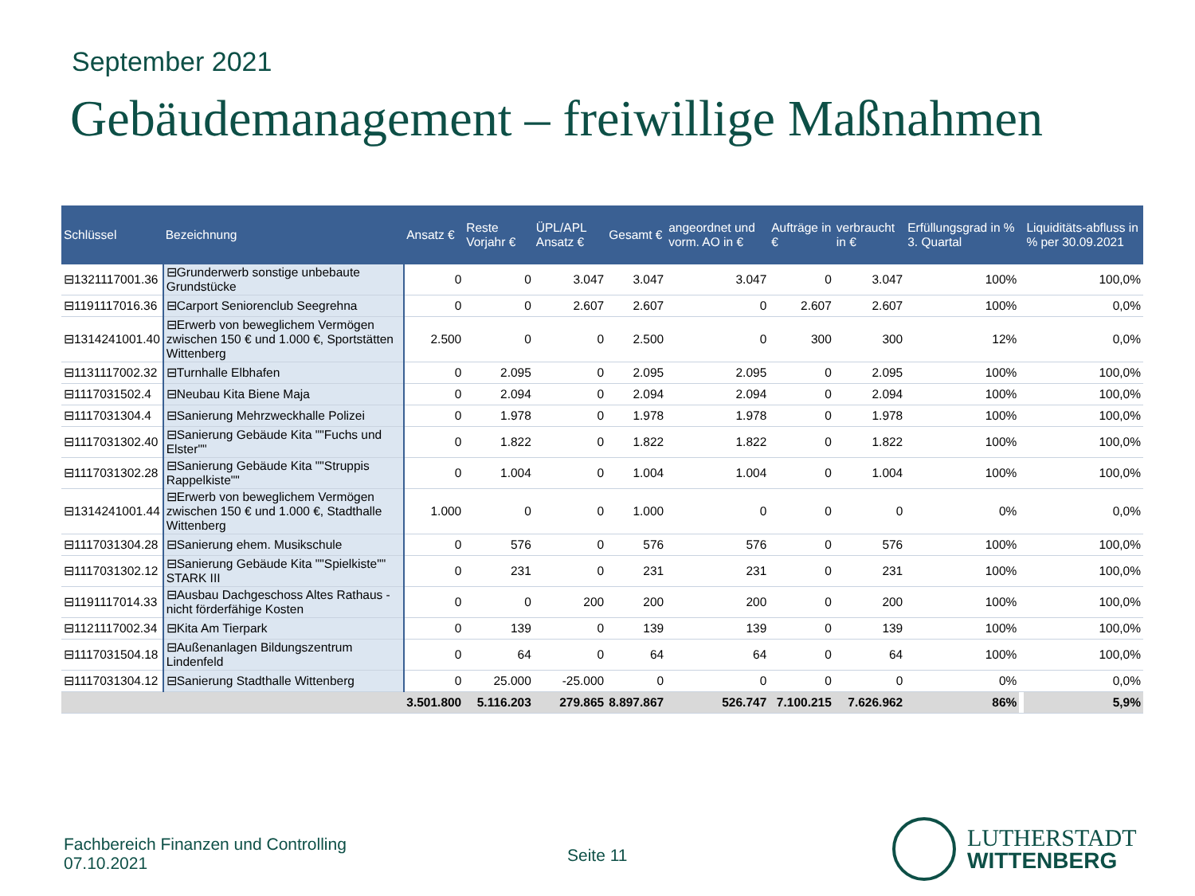September 2021
Gebäudemanagement – freiwillige Maßnahmen
| Schlüssel | Bezeichnung | Ansatz € | Reste Vorjahr € | ÜPL/APL Ansatz € | Gesamt € | angeordnet und vorm. AO in € | Aufträge in € | verbraucht in € | Erfüllungsgrad in % 3. Quartal | | Liquiditäts-abfluss in % per 30.09.2021 |
| --- | --- | --- | --- | --- | --- | --- | --- | --- | --- | --- | --- |
| ⊟1321117001.36 | ⊟Grunderwerb sonstige unbebaute Grundstücke | 0 | 0 | 3.047 | 3.047 | 3.047 | 0 | 3.047 | 100% | | 100,0% |
| ⊟1191117016.36 | ⊟Carport Seniorenclub Seegrehna | 0 | 0 | 2.607 | 2.607 | 0 | 2.607 | 2.607 | 100% | | 0,0% |
| ⊟1314241001.40 | ⊟Erwerb von beweglichem Vermögen zwischen 150 € und 1.000 €, Sportstätten Wittenberg | 2.500 | 0 | 0 | 2.500 | 0 | 300 | 300 | 12% | | 0,0% |
| ⊟1131117002.32 | ⊟Turnhalle Elbhafen | 0 | 2.095 | 0 | 2.095 | 2.095 | 0 | 2.095 | 100% | | 100,0% |
| ⊟1117031502.4 | ⊟Neubau Kita Biene Maja | 0 | 2.094 | 0 | 2.094 | 2.094 | 0 | 2.094 | 100% | | 100,0% |
| ⊟1117031304.4 | ⊟Sanierung Mehrzweckhalle Polizei | 0 | 1.978 | 0 | 1.978 | 1.978 | 0 | 1.978 | 100% | | 100,0% |
| ⊟1117031302.40 | ⊟Sanierung Gebäude Kita ""Fuchs und Elster"" | 0 | 1.822 | 0 | 1.822 | 1.822 | 0 | 1.822 | 100% | | 100,0% |
| ⊟1117031302.28 | ⊟Sanierung Gebäude Kita ""Struppis Rappelkiste"" | 0 | 1.004 | 0 | 1.004 | 1.004 | 0 | 1.004 | 100% | | 100,0% |
| ⊟1314241001.44 | ⊟Erwerb von beweglichem Vermögen zwischen 150 € und 1.000 €, Stadthalle Wittenberg | 1.000 | 0 | 0 | 1.000 | 0 | 0 | 0 | 0% | | 0,0% |
| ⊟1117031304.28 | ⊟Sanierung ehem. Musikschule | 0 | 576 | 0 | 576 | 576 | 0 | 576 | 100% | | 100,0% |
| ⊟1117031302.12 | ⊟Sanierung Gebäude Kita ""Spielkiste"" STARK III | 0 | 231 | 0 | 231 | 231 | 0 | 231 | 100% | | 100,0% |
| ⊟1191117014.33 | ⊟Ausbau Dachgeschoss Altes Rathaus - nicht förderfähige Kosten | 0 | 0 | 200 | 200 | 200 | 0 | 200 | 100% | | 100,0% |
| ⊟1121117002.34 | ⊟Kita Am Tierpark | 0 | 139 | 0 | 139 | 139 | 0 | 139 | 100% | | 100,0% |
| ⊟1117031504.18 | ⊟Außenanlagen Bildungszentrum Lindenfeld | 0 | 64 | 0 | 64 | 64 | 0 | 64 | 100% | | 100,0% |
| ⊟1117031304.12 | ⊟Sanierung Stadthalle Wittenberg | 0 | 25.000 | -25.000 | 0 | 0 | 0 | 0 | 0% | | 0,0% |
| | | 3.501.800 | 5.116.203 | 279.865 | 8.897.867 | 526.747 | 7.100.215 | 7.626.962 | 86% | | 5,9% |
Fachbereich Finanzen und Controlling
07.10.2021
Seite 11
LUTHERSTADT
WITTENBERG